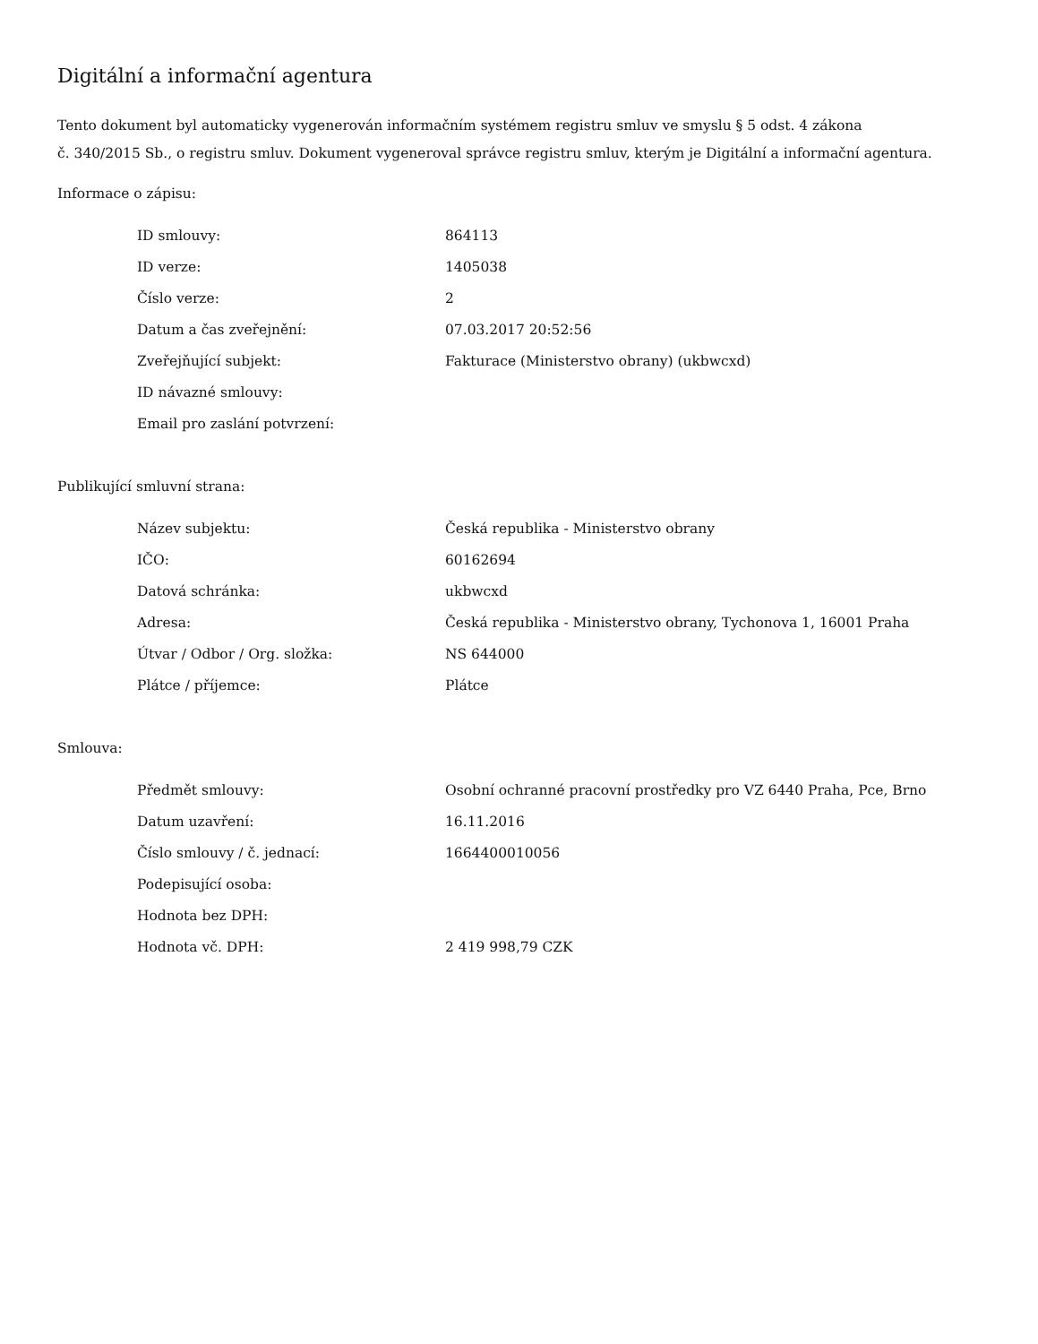Digitální a informační agentura
Tento dokument byl automaticky vygenerován informačním systémem registru smluv ve smyslu § 5 odst. 4 zákona
č. 340/2015 Sb., o registru smluv. Dokument vygeneroval správce registru smluv, kterým je Digitální a informační agentura.
Informace o zápisu:
| ID smlouvy: | 864113 |
| ID verze: | 1405038 |
| Číslo verze: | 2 |
| Datum a čas zveřejnění: | 07.03.2017 20:52:56 |
| Zveřejňující subjekt: | Fakturace (Ministerstvo obrany) (ukbwcxd) |
| ID návazné smlouvy: | |
| Email pro zaslání potvrzení: | |
Publikující smluvní strana:
| Název subjektu: | Česká republika - Ministerstvo obrany |
| IČO: | 60162694 |
| Datová schránka: | ukbwcxd |
| Adresa: | Česká republika - Ministerstvo obrany, Tychonova 1, 16001 Praha |
| Útvar / Odbor / Org. složka: | NS 644000 |
| Plátce / příjemce: | Plátce |
Smlouva:
| Předmět smlouvy: | Osobní ochranné pracovní prostředky pro VZ 6440 Praha, Pce, Brno |
| Datum uzavření: | 16.11.2016 |
| Číslo smlouvy / č. jednací: | 1664400010056 |
| Podepisující osoba: | |
| Hodnota bez DPH: | |
| Hodnota vč. DPH: | 2 419 998,79 CZK |